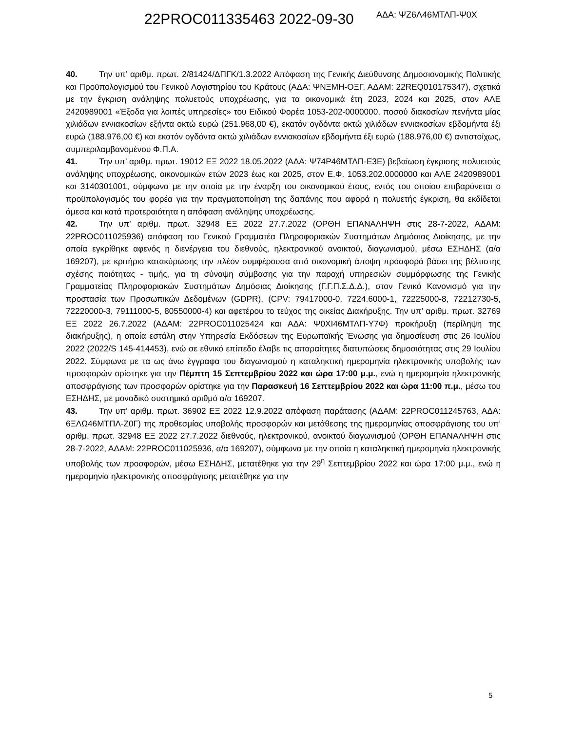22PROC011335463 2022-09-30 ΑΔΑ: ΨΖ6Λ46ΜΤΛΠ-Ψ0Χ
40. Την υπ’ αριθμ. πρωτ. 2/81424/ΔΠΓΚ/1.3.2022 Απόφαση της Γενικής Διεύθυνσης Δημοσιονομικής Πολιτικής και Προϋπολογισμού του Γενικού Λογιστηρίου του Κράτους (ΑΔΑ: ΨΝΞΜΗ-ΟΞΓ, ΑΔΑΜ: 22REQ010175347), σχετικά με την έγκριση ανάληψης πολυετούς υποχρέωσης, για τα οικονομικά έτη 2023, 2024 και 2025, στον ΑΛΕ 2420989001 «Έξοδα για λοιπές υπηρεσίες» του Ειδικού Φορέα 1053-202-0000000, ποσού διακοσίων πενήντα μίας χιλιάδων εννιακοσίων εξήντα οκτώ ευρώ (251.968,00 €), εκατόν ογδόντα οκτώ χιλιάδων εννιακοσίων εβδομήντα έξι ευρώ (188.976,00 €) και εκατόν ογδόντα οκτώ χιλιάδων εννιακοσίων εβδομήντα έξι ευρώ (188.976,00 €) αντιστοίχως, συμπεριλαμβανομένου Φ.Π.Α.
41. Την υπ’ αριθμ. πρωτ. 19012 ΕΞ 2022 18.05.2022 (ΑΔΑ: Ψ74Ρ46ΜΤΛΠ-Ε3Ε) βεβαίωση έγκρισης πολυετούς ανάληψης υποχρέωσης, οικονομικών ετών 2023 έως και 2025, στον Ε.Φ. 1053.202.0000000 και ΑΛΕ 2420989001 και 3140301001, σύμφωνα με την οποία με την έναρξη του οικονομικού έτους, εντός του οποίου επιβαρύνεται ο προϋπολογισμός του φορέα για την πραγματοποίηση της δαπάνης που αφορά η πολυετής έγκριση, θα εκδίδεται άμεσα και κατά προτεραιότητα η απόφαση ανάληψης υποχρέωσης.
42. Την υπ’ αριθμ. πρωτ. 32948 ΕΞ 2022 27.7.2022 (ΟΡΘΗ ΕΠΑΝΑΛΗΨΗ στις 28-7-2022, ΑΔΑΜ: 22PROC011025936) απόφαση του Γενικού Γραμματέα Πληροφοριακών Συστημάτων Δημόσιας Διοίκησης, με την οποία εγκρίθηκε αφενός η διενέργεια του διεθνούς, ηλεκτρονικού ανοικτού, διαγωνισμού, μέσω ΕΣΗΔΗΣ (α/α 169207), με κριτήριο κατακύρωσης την πλέον συμφέρουσα από οικονομική άποψη προσφορά βάσει της βέλτιστης σχέσης ποιότητας - τιμής, για τη σύναψη σύμβασης για την παροχή υπηρεσιών συμμόρφωσης της Γενικής Γραμματείας Πληροφοριακών Συστημάτων Δημόσιας Διοίκησης (Γ.Γ.Π.Σ.Δ.Δ.), στον Γενικό Κανονισμό για την προστασία των Προσωπικών Δεδομένων (GDPR), (CPV: 79417000-0, 7224.6000-1, 72225000-8, 72212730-5, 72220000-3, 79111000-5, 80550000-4) και αφετέρου το τεύχος της οικείας Διακήρυξης. Την υπ’ αριθμ. πρωτ. 32769 ΕΞ 2022 26.7.2022 (ΑΔΑΜ: 22PROC011025424 και ΑΔΑ: Ψ0ΧΙ46ΜΤΛΠ-Υ7Φ) προκήρυξη (περίληψη της διακήρυξης), η οποία εστάλη στην Υπηρεσία Εκδόσεων της Ευρωπαϊκής Ένωσης για δημοσίευση στις 26 Ιουλίου 2022 (2022/S 145-414453), ενώ σε εθνικό επίπεδο έλαβε τις απαραίτητες διατυπώσεις δημοσιότητας στις 29 Ιουλίου 2022. Σύμφωνα με τα ως άνω έγγραφα του διαγωνισμού η καταληκτική ημερομηνία ηλεκτρονικής υποβολής των προσφορών ορίστηκε για την Πέμπτη 15 Σεπτεμβρίου 2022 και ώρα 17:00 μ.μ., ενώ η ημερομηνία ηλεκτρονικής αποσφράγισης των προσφορών ορίστηκε για την Παρασκευή 16 Σεπτεμβρίου 2022 και ώρα 11:00 π.μ., μέσω του ΕΣΗΔΗΣ, με μοναδικό συστημικό αριθμό α/α 169207.
43. Την υπ’ αριθμ. πρωτ. 36902 ΕΞ 2022 12.9.2022 απόφαση παράτασης (ΑΔΑΜ: 22PROC011245763, ΑΔΑ: 6ΞΛΩ46ΜΤΠΛ-Ζ0Γ) της προθεσμίας υποβολής προσφορών και μετάθεσης της ημερομηνίας αποσφράγισης του υπ’ αριθμ. πρωτ. 32948 ΕΞ 2022 27.7.2022 διεθνούς, ηλεκτρονικού, ανοικτού διαγωνισμού (ΟΡΘΗ ΕΠΑΝΑΛΗΨΗ στις 28-7-2022, ΑΔΑΜ: 22PROC011025936, α/α 169207), σύμφωνα με την οποία η καταληκτική ημερομηνία ηλεκτρονικής υποβολής των προσφορών, μέσω ΕΣΗΔΗΣ, μετατέθηκε για την 29<sup>η</sup> Σεπτεμβρίου 2022 και ώρα 17:00 μ.μ., ενώ η ημερομηνία ηλεκτρονικής αποσφράγισης μετατέθηκε για την
5